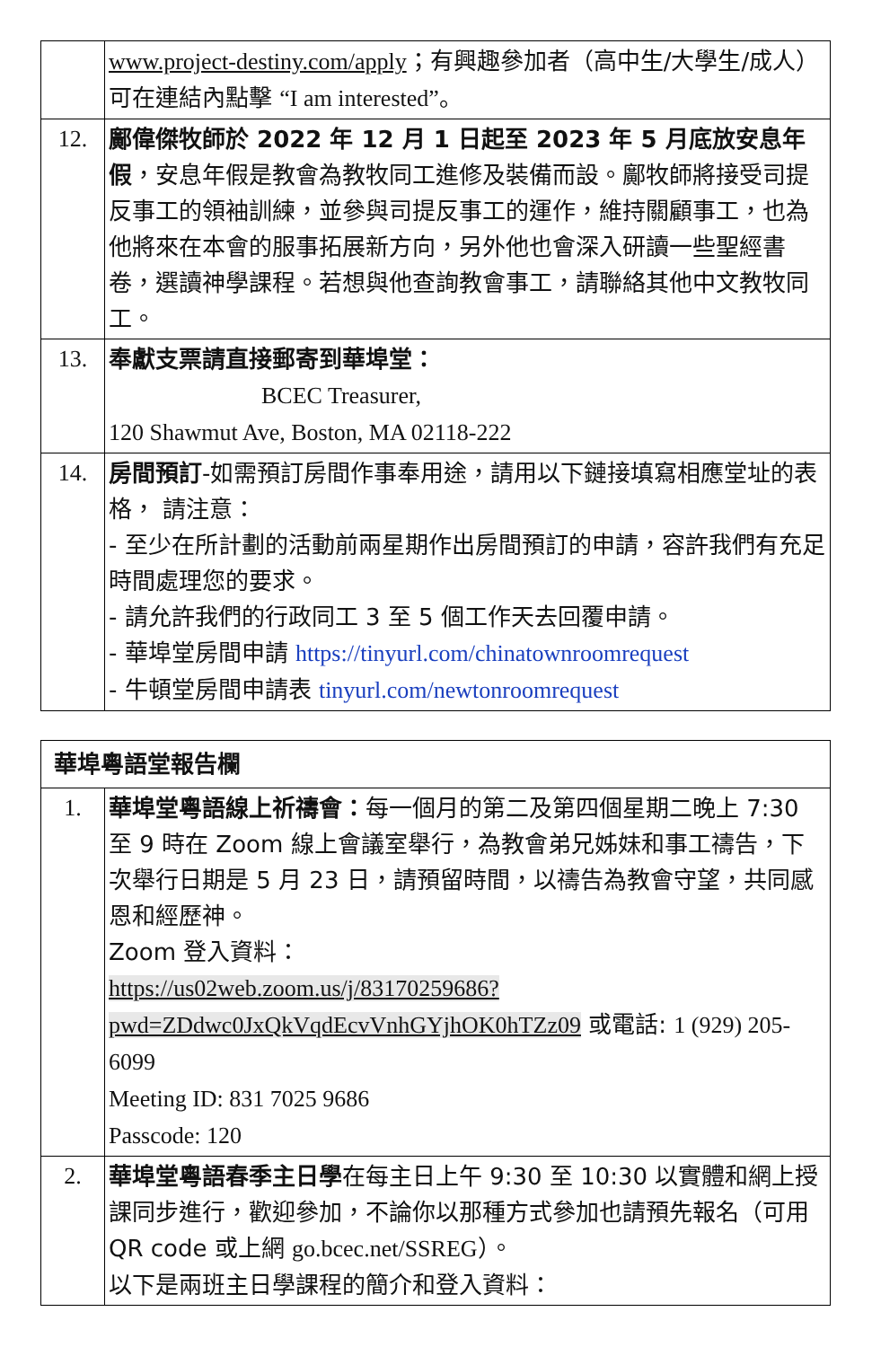| | www.project-destiny.com/apply ；有興趣參加者（高中生/大學生/成人）可在連結內點擊 “I am interested” 。 |
| 12. | 鄺偉傑牧師於 2022 年 12 月 1 日起至 2023 年 5 月底放安息年假 ，安息年假是教會為教牧同工進修及裝備而設。鄺牧師將接受司提反事工的領袖訓練，並參與司提反事工的運作，維持關顧事工，也為他將來在本會的服事拓展新方向，另外他也會深入研讀一些聖經書卷，選讀神學課程。若想與他查詢教會事工，請聯絡其他中文教牧同工。 |
| 13. | 奉獻支票請直接郵寄到華埠堂： BCEC Treasurer, 120 Shawmut Ave, Boston, MA 02118-222 |
| 14. | 房間預訂 -如需預訂房間作事奉用途，請用以下鏈接填寫相應堂址的表格， 請注意： - 至少在所計劃的活動前兩星期作出房間預訂的申請，容許我們有充足時間處理您的要求。 - 請允許我們的行政同工 3 至 5 個工作天去回覆申請。 - 華埠堂房間申請 https://tinyurl.com/chinatownroomrequest - 牛頓堂房間申請表 tinyurl.com/newtonroomrequest |
| 華埠粵語堂報告欄 | |
| --- | --- |
| 1. | 華埠堂粵語線上祈禱會： 每一個月的第二及第四個星期二晚上 7:30 至 9 時在 Zoom 線上會議室舉行，為教會弟兄姊妹和事工禱告，下次舉行日期是 5 月 23 日，請預留時間，以禱告為教會守望，共同感恩和經歷神。 Zoom 登入資料： https://us02web.zoom.us/j/83170259686?pwd=ZDdwc0JxQkVqdEcvVnhGYjhOK0hTZz09 或電話: 1 (929) 205-6099 Meeting ID: 831 7025 9686 Passcode: 120 |
| 2. | 華埠堂粵語春季主日學 在每主日上午 9:30 至 10:30 以實體和網上授課同步進行，歡迎參加，不論你以那種方式參加也請預先報名（可用 QR code 或上網 go.bcec.net/SSREG ）。 以下是兩班主日學課程的簡介和登入資料： |